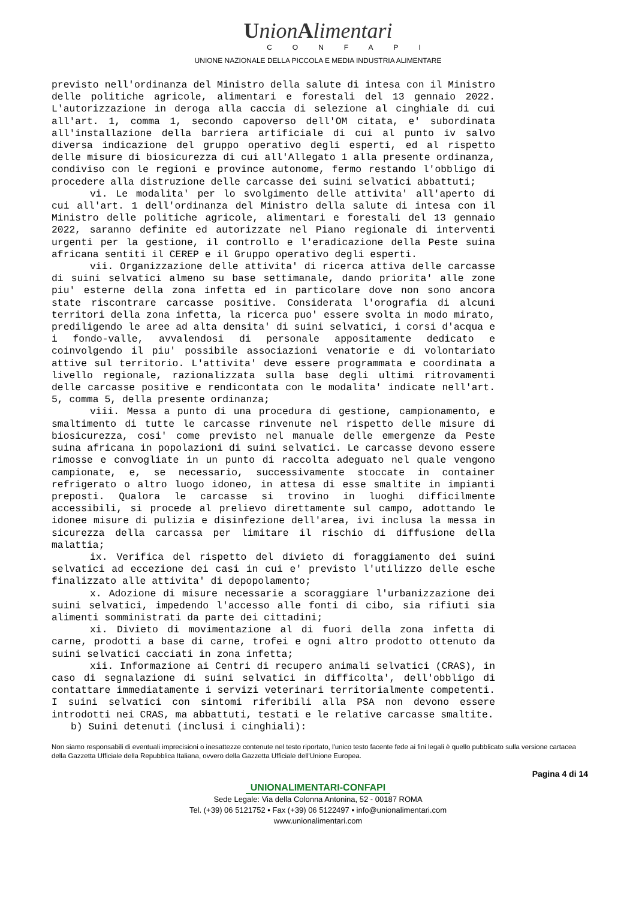UnionAlimentari
CONFAPI
UNIONE NAZIONALE DELLA PICCOLA E MEDIA INDUSTRIA ALIMENTARE
previsto nell'ordinanza del Ministro della salute di intesa con il Ministro delle politiche agricole, alimentari e forestali del 13 gennaio 2022. L'autorizzazione in deroga alla caccia di selezione al cinghiale di cui all'art. 1, comma 1, secondo capoverso dell'OM citata, e' subordinata all'installazione della barriera artificiale di cui al punto iv salvo diversa indicazione del gruppo operativo degli esperti, ed al rispetto delle misure di biosicurezza di cui all'Allegato 1 alla presente ordinanza, condiviso con le regioni e province autonome, fermo restando l'obbligo di procedere alla distruzione delle carcasse dei suini selvatici abbattuti;
vi. Le modalita' per lo svolgimento delle attivita' all'aperto di cui all'art. 1 dell'ordinanza del Ministro della salute di intesa con il Ministro delle politiche agricole, alimentari e forestali del 13 gennaio 2022, saranno definite ed autorizzate nel Piano regionale di interventi urgenti per la gestione, il controllo e l'eradicazione della Peste suina africana sentiti il CEREP e il Gruppo operativo degli esperti.
vii. Organizzazione delle attivita' di ricerca attiva delle carcasse di suini selvatici almeno su base settimanale, dando priorita' alle zone piu' esterne della zona infetta ed in particolare dove non sono ancora state riscontrare carcasse positive. Considerata l'orografia di alcuni territori della zona infetta, la ricerca puo' essere svolta in modo mirato, prediligendo le aree ad alta densita' di suini selvatici, i corsi d'acqua e i fondo-valle, avvalendosi di personale appositamente dedicato e coinvolgendo il piu' possibile associazioni venatorie e di volontariato attive sul territorio. L'attivita' deve essere programmata e coordinata a livello regionale, razionalizzata sulla base degli ultimi ritrovamenti delle carcasse positive e rendicontata con le modalita' indicate nell'art. 5, comma 5, della presente ordinanza;
viii. Messa a punto di una procedura di gestione, campionamento, e smaltimento di tutte le carcasse rinvenute nel rispetto delle misure di biosicurezza, cosi' come previsto nel manuale delle emergenze da Peste suina africana in popolazioni di suini selvatici. Le carcasse devono essere rimosse e convogliate in un punto di raccolta adeguato nel quale vengono campionate, e, se necessario, successivamente stoccate in container refrigerato o altro luogo idoneo, in attesa di esse smaltite in impianti preposti. Qualora le carcasse si trovino in luoghi difficilmente accessibili, si procede al prelievo direttamente sul campo, adottando le idonee misure di pulizia e disinfezione dell'area, ivi inclusa la messa in sicurezza della carcassa per limitare il rischio di diffusione della malattia;
ix. Verifica del rispetto del divieto di foraggiamento dei suini selvatici ad eccezione dei casi in cui e' previsto l'utilizzo delle esche finalizzato alle attivita' di depopolamento;
x. Adozione di misure necessarie a scoraggiare l'urbanizzazione dei suini selvatici, impedendo l'accesso alle fonti di cibo, sia rifiuti sia alimenti somministrati da parte dei cittadini;
xi. Divieto di movimentazione al di fuori della zona infetta di carne, prodotti a base di carne, trofei e ogni altro prodotto ottenuto da suini selvatici cacciati in zona infetta;
xii. Informazione ai Centri di recupero animali selvatici (CRAS), in caso di segnalazione di suini selvatici in difficolta', dell'obbligo di contattare immediatamente i servizi veterinari territorialmente competenti. I suini selvatici con sintomi riferibili alla PSA non devono essere introdotti nei CRAS, ma abbattuti, testati e le relative carcasse smaltite.
b) Suini detenuti (inclusi i cinghiali):
Non siamo responsabili di eventuali imprecisioni o inesattezze contenute nel testo riportato, l'unico testo facente fede ai fini legali è quello pubblicato sulla versione cartacea della Gazzetta Ufficiale della Repubblica Italiana, ovvero della Gazzetta Ufficiale dell'Unione Europea.
Pagina 4 di 14
UNIONALIMENTARI-CONFAPI
Sede Legale: Via della Colonna Antonina, 52 - 00187 ROMA
Tel. (+39) 06 5121752 • Fax (+39) 06 5122497 • info@unionalimentari.com
www.unionalimentari.com